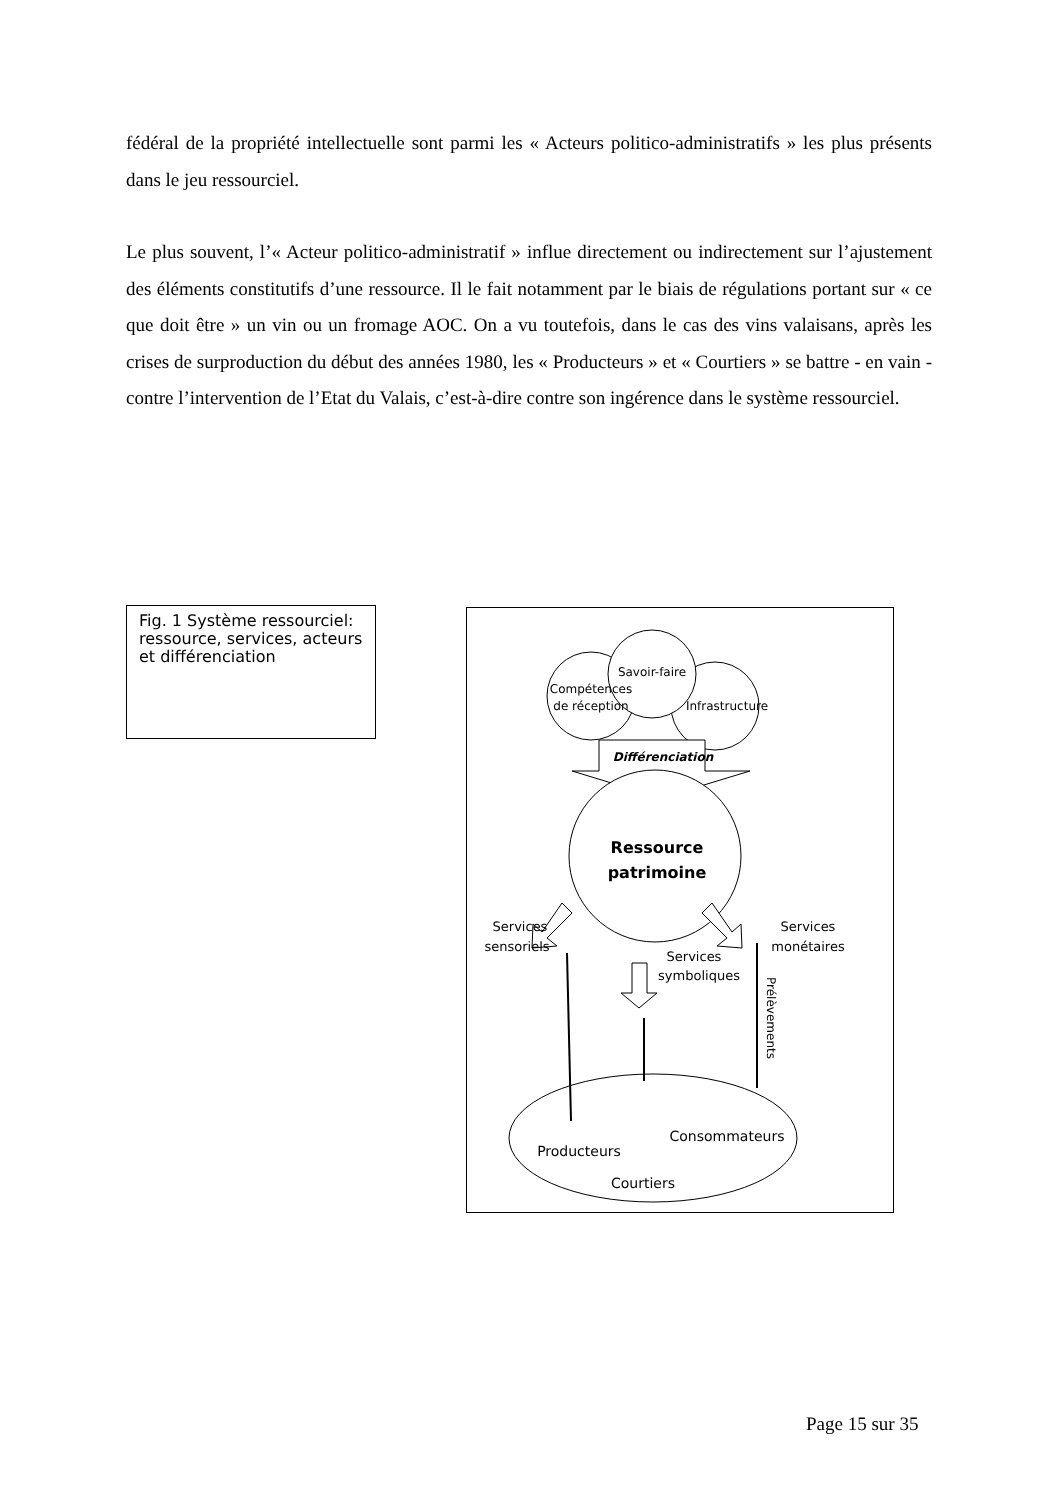fédéral de la propriété intellectuelle sont parmi les « Acteurs politico-administratifs » les plus présents dans le jeu ressourciel.
Le plus souvent, l’« Acteur politico-administratif » influe directement ou indirectement sur l’ajustement des éléments constitutifs d’une ressource. Il le fait notamment par le biais de régulations portant sur « ce que doit être » un vin ou un fromage AOC. On a vu toutefois, dans le cas des vins valaisans, après les crises de surproduction du début des années 1980, les « Producteurs » et « Courtiers » se battre - en vain - contre l’intervention de l’Etat du Valais, c’est-à-dire contre son ingérence dans le système ressourciel.
Fig. 1 Système ressourciel: ressource, services, acteurs et différenciation
Savoir-faire
Compétences
de réception
Infrastructure
Différenciation
Ressource
patrimoine
Services
sensoriels
Services
symboliques
Services
monétaires
Producteurs
Consommateurs
Courtiers
Prélèvements
Page 15 sur 35